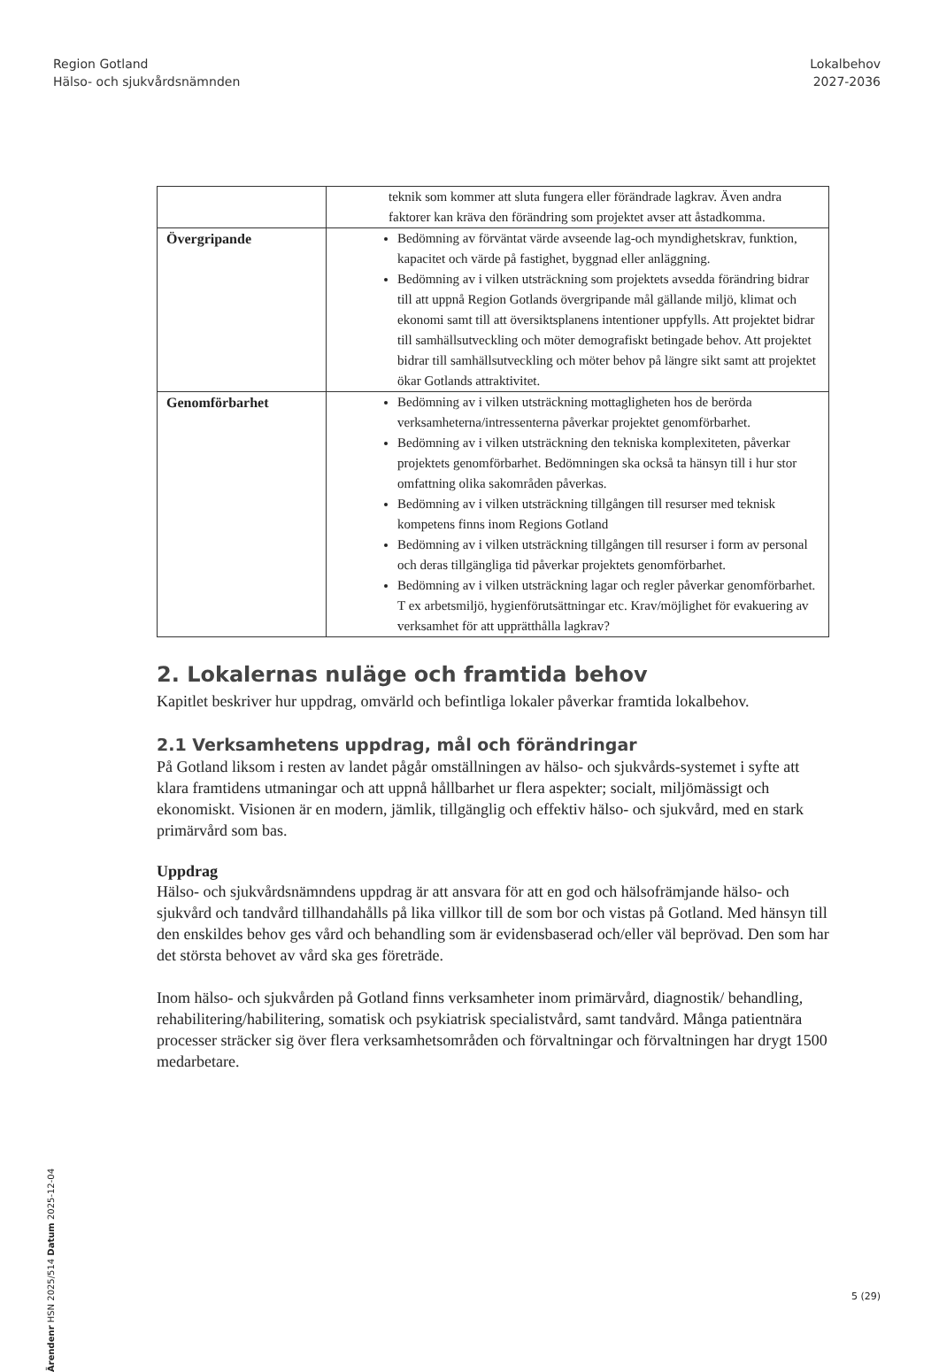Region Gotland
Hälso- och sjukvårdsnämnden
Lokalbehov
2027-2036
| | teknik som kommer att sluta fungera eller förändrade lagkrav. Även andra faktorer kan kräva den förändring som projektet avser att åstadkomma. |
| Övergripande | Bedömning av förväntat värde avseende lag-och myndighetskrav, funktion, kapacitet och värde på fastighet, byggnad eller anläggning. Bedömning av i vilken utsträckning som projektets avsedda förändring bidrar till att uppnå Region Gotlands övergripande mål gällande miljö, klimat och ekonomi samt till att översiktsplanens intentioner uppfylls. Att projektet bidrar till samhällsutveckling och möter demografiskt betingade behov. Att projektet bidrar till samhällsutveckling och möter behov på längre sikt samt att projektet ökar Gotlands attraktivitet. |
| Genomförbarhet | Bedömning av i vilken utsträckning mottagligheten hos de berörda verksamheterna/intressenterna påverkar projektet genomförbarhet. Bedömning av i vilken utsträckning den tekniska komplexiteten, påverkar projektets genomförbarhet. Bedömningen ska också ta hänsyn till i hur stor omfattning olika sakområden påverkas. Bedömning av i vilken utsträckning tillgången till resurser med teknisk kompetens finns inom Regions Gotland Bedömning av i vilken utsträckning tillgången till resurser i form av personal och deras tillgängliga tid påverkar projektets genomförbarhet. Bedömning av i vilken utsträckning lagar och regler påverkar genomförbarhet. T ex arbetsmiljö, hygienförutsättningar etc. Krav/möjlighet för evakuering av verksamhet för att upprätthålla lagkrav? |
2. Lokalernas nuläge och framtida behov
Kapitlet beskriver hur uppdrag, omvärld och befintliga lokaler påverkar framtida lokalbehov.
2.1 Verksamhetens uppdrag, mål och förändringar
På Gotland liksom i resten av landet pågår omställningen av hälso- och sjukvårds-systemet i syfte att klara framtidens utmaningar och att uppnå hållbarhet ur flera aspekter; socialt, miljömässigt och ekonomiskt. Visionen är en modern, jämlik, tillgänglig och effektiv hälso- och sjukvård, med en stark primärvård som bas.
Uppdrag
Hälso- och sjukvårdsnämndens uppdrag är att ansvara för att en god och hälsofrämjande hälso- och sjukvård och tandvård tillhandahålls på lika villkor till de som bor och vistas på Gotland. Med hänsyn till den enskildes behov ges vård och behandling som är evidensbaserad och/eller väl beprövad. Den som har det största behovet av vård ska ges företräde.
Inom hälso- och sjukvården på Gotland finns verksamheter inom primärvård, diagnostik/ behandling, rehabilitering/habilitering, somatisk och psykiatrisk specialistvård, samt tandvård. Många patientnära processer sträcker sig över flera verksamhetsområden och förvaltningar och förvaltningen har drygt 1500 medarbetare.
Ärendenr HSN 2025/514 Datum 2025-12-04
5 (29)